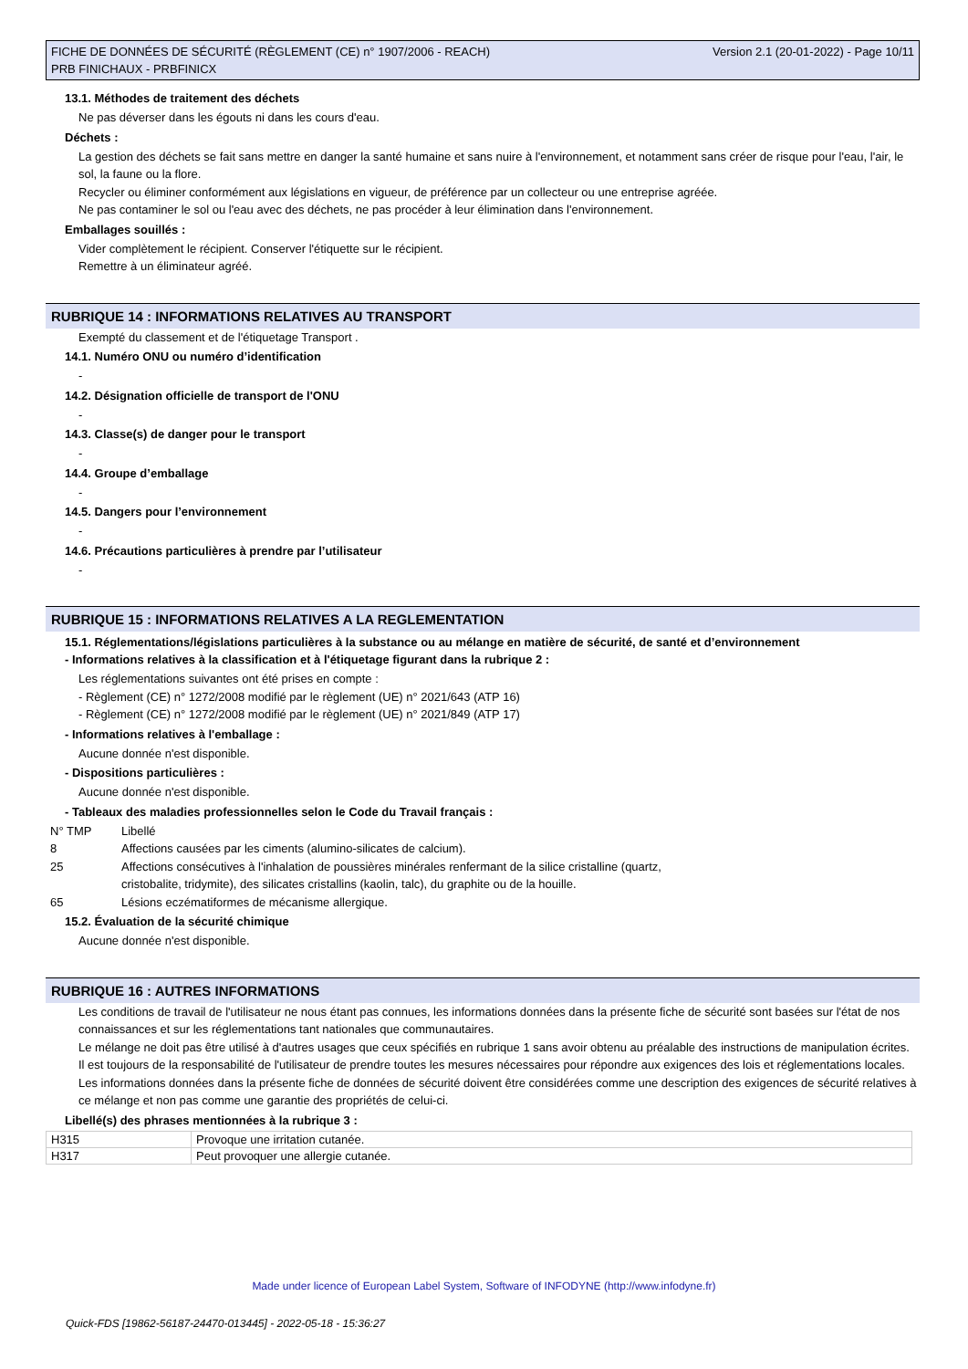Version 2.1 (20-01-2022) - Page 10/11 FICHE DE DONNÉES DE SÉCURITÉ (RÈGLEMENT (CE) n° 1907/2006 - REACH)
PRB FINICHAUX - PRBFINICX
13.1. Méthodes de traitement des déchets
Ne pas déverser dans les égouts ni dans les cours d'eau.
Déchets :
La gestion des déchets se fait sans mettre en danger la santé humaine et sans nuire à l'environnement, et notamment sans créer de risque pour l'eau, l'air, le sol, la faune ou la flore.
Recycler ou éliminer conformément aux législations en vigueur, de préférence par un collecteur ou une entreprise agréée.
Ne pas contaminer le sol ou l'eau avec des déchets, ne pas procéder à leur élimination dans l'environnement.
Emballages souillés :
Vider complètement le récipient. Conserver l'étiquette sur le récipient.
Remettre à un éliminateur agréé.
RUBRIQUE 14 : INFORMATIONS RELATIVES AU TRANSPORT
Exempté du classement et de l'étiquetage Transport .
14.1. Numéro ONU ou numéro d’identification
-
14.2. Désignation officielle de transport de l'ONU
-
14.3. Classe(s) de danger pour le transport
-
14.4. Groupe d’emballage
-
14.5. Dangers pour l’environnement
-
14.6. Précautions particulières à prendre par l’utilisateur
-
RUBRIQUE 15 : INFORMATIONS RELATIVES A LA REGLEMENTATION
15.1. Réglementations/législations particulières à la substance ou au mélange en matière de sécurité, de santé et d’environnement
- Informations relatives à la classification et à l'étiquetage figurant dans la rubrique 2 :
Les réglementations suivantes ont été prises en compte :
- Règlement (CE) n° 1272/2008 modifié par le règlement (UE) n° 2021/643 (ATP 16)
- Règlement (CE) n° 1272/2008 modifié par le règlement (UE) n° 2021/849 (ATP 17)
- Informations relatives à l'emballage :
Aucune donnée n'est disponible.
- Dispositions particulières :
Aucune donnée n'est disponible.
- Tableaux des maladies professionnelles selon le Code du Travail français :
| N° TMP | Libellé |
| 8 | Affections causées par les ciments (alumino-silicates de calcium). |
| 25 | Affections consécutives à l'inhalation de poussières minérales renfermant de la silice cristalline (quartz, cristobalite, tridymite), des silicates cristallins (kaolin, talc), du graphite ou de la houille. |
| 65 | Lésions eczématiformes de mécanisme allergique. |
15.2. Évaluation de la sécurité chimique
Aucune donnée n'est disponible.
RUBRIQUE 16 : AUTRES INFORMATIONS
Les conditions de travail de l'utilisateur ne nous étant pas connues, les informations données dans la présente fiche de sécurité sont basées sur l'état de nos connaissances et sur les réglementations tant nationales que communautaires.
Le mélange ne doit pas être utilisé à d'autres usages que ceux spécifiés en rubrique 1 sans avoir obtenu au préalable des instructions de manipulation écrites.
Il est toujours de la responsabilité de l'utilisateur de prendre toutes les mesures nécessaires pour répondre aux exigences des lois et réglementations locales.
Les informations données dans la présente fiche de données de sécurité doivent être considérées comme une description des exigences de sécurité relatives à ce mélange et non pas comme une garantie des propriétés de celui-ci.
Libellé(s) des phrases mentionnées à la rubrique 3 :
| H315 | Provoque une irritation cutanée. |
| H317 | Peut provoquer une allergie cutanée. |
Made under licence of European Label System, Software of INFODYNE (http://www.infodyne.fr)
Quick-FDS [19862-56187-24470-013445] - 2022-05-18 - 15:36:27